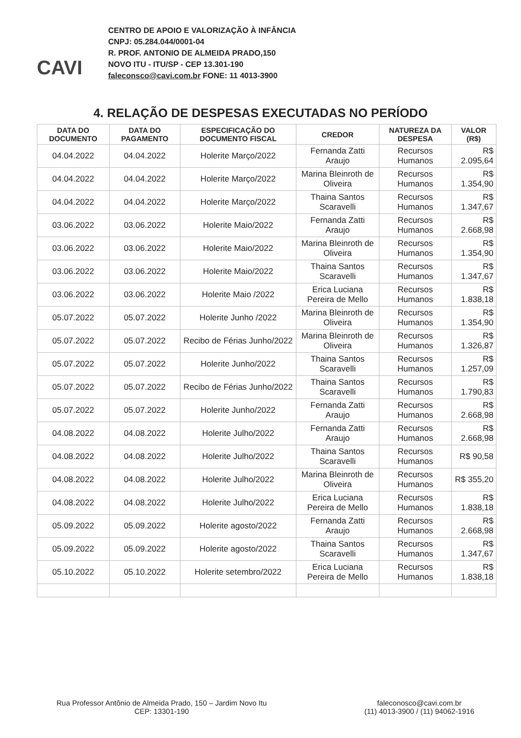CAVI
CENTRO DE APOIO E VALORIZAÇÃO À INFÂNCIA
CNPJ: 05.284.044/0001-04
R. PROF. ANTONIO DE ALMEIDA PRADO,150
NOVO ITU - ITU/SP - CEP 13.301-190
faleconsco@cavi.com.br FONE: 11 4013-3900
4. RELAÇÃO DE DESPESAS EXECUTADAS NO PERÍODO
| DATA DO DOCUMENTO | DATA DO PAGAMENTO | ESPECIFICAÇÃO DO DOCUMENTO FISCAL | CREDOR | NATUREZA DA DESPESA | VALOR (R$) |
| --- | --- | --- | --- | --- | --- |
| 04.04.2022 | 04.04.2022 | Holerite Março/2022 | Fernanda Zatti Araujo | Recursos Humanos | R$ 2.095,64 |
| 04.04.2022 | 04.04.2022 | Holerite Março/2022 | Marina Bleinroth de Oliveira | Recursos Humanos | R$ 1.354,90 |
| 04.04.2022 | 04.04.2022 | Holerite Março/2022 | Thaina Santos Scaravelli | Recursos Humanos | R$ 1.347,67 |
| 03.06.2022 | 03.06.2022 | Holerite Maio/2022 | Fernanda Zatti Araujo | Recursos Humanos | R$ 2.668,98 |
| 03.06.2022 | 03.06.2022 | Holerite Maio/2022 | Marina Bleinroth de Oliveira | Recursos Humanos | R$ 1.354,90 |
| 03.06.2022 | 03.06.2022 | Holerite Maio/2022 | Thaina Santos Scaravelli | Recursos Humanos | R$ 1.347,67 |
| 03.06.2022 | 03.06.2022 | Holerite Maio /2022 | Erica Luciana Pereira de Mello | Recursos Humanos | R$ 1.838,18 |
| 05.07.2022 | 05.07.2022 | Holerite Junho /2022 | Marina Bleinroth de Oliveira | Recursos Humanos | R$ 1.354,90 |
| 05.07.2022 | 05.07.2022 | Recibo de Férias Junho/2022 | Marina Bleinroth de Oliveira | Recursos Humanos | R$ 1.326,87 |
| 05.07.2022 | 05.07.2022 | Holerite Junho/2022 | Thaina Santos Scaravelli | Recursos Humanos | R$ 1.257,09 |
| 05.07.2022 | 05.07.2022 | Recibo de Férias Junho/2022 | Thaina Santos Scaravelli | Recursos Humanos | R$ 1.790,83 |
| 05.07.2022 | 05.07.2022 | Holerite Junho/2022 | Fernanda Zatti Araujo | Recursos Humanos | R$ 2.668,98 |
| 04.08.2022 | 04.08.2022 | Holerite Julho/2022 | Fernanda Zatti Araujo | Recursos Humanos | R$ 2.668,98 |
| 04.08.2022 | 04.08.2022 | Holerite Julho/2022 | Thaina Santos Scaravelli | Recursos Humanos | R$ 90,58 |
| 04.08.2022 | 04.08.2022 | Holerite Julho/2022 | Marina Bleinroth de Oliveira | Recursos Humanos | R$ 355,20 |
| 04.08.2022 | 04.08.2022 | Holerite Julho/2022 | Erica Luciana Pereira de Mello | Recursos Humanos | R$ 1.838,18 |
| 05.09.2022 | 05.09.2022 | Holerite agosto/2022 | Fernanda Zatti Araujo | Recursos Humanos | R$ 2.668,98 |
| 05.09.2022 | 05.09.2022 | Holerite agosto/2022 | Thaina Santos Scaravelli | Recursos Humanos | R$ 1.347,67 |
| 05.10.2022 | 05.10.2022 | Holerite setembro/2022 | Erica Luciana Pereira de Mello | Recursos Humanos | R$ 1.838,18 |
Rua Professor Antônio de Almeida Prado, 150 – Jardim Novo Itu
CEP: 13301-190
faleconosco@cavi.com.br
(11) 4013-3900 / (11) 94062-1916